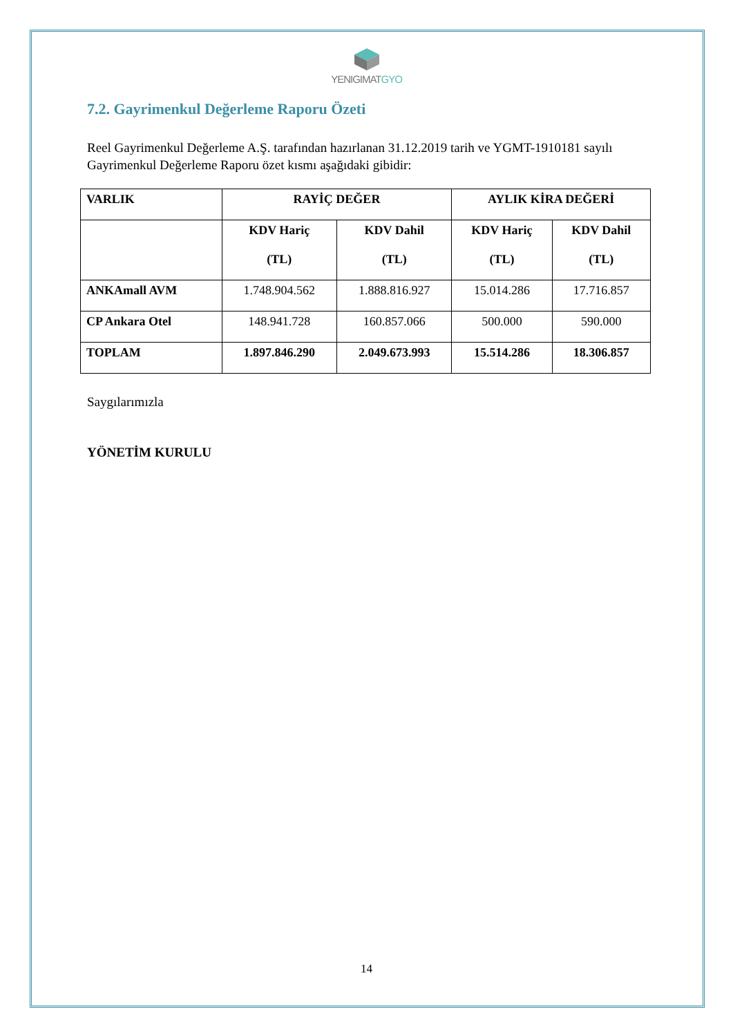YENIGIMATGYO
7.2. Gayrimenkul Değerleme Raporu Özeti
Reel Gayrimenkul Değerleme A.Ş. tarafından hazırlanan 31.12.2019 tarih ve YGMT-1910181 sayılı Gayrimenkul Değerleme Raporu özet kısmı aşağıdaki gibidir:
| VARLIK | RAYİÇ DEĞER | | AYLIK KİRA DEĞERİ | |
| --- | --- | --- | --- | --- |
| | KDV Hariç (TL) | KDV Dahil (TL) | KDV Hariç (TL) | KDV Dahil (TL) |
| ANKAmall AVM | 1.748.904.562 | 1.888.816.927 | 15.014.286 | 17.716.857 |
| CP Ankara Otel | 148.941.728 | 160.857.066 | 500.000 | 590.000 |
| TOPLAM | 1.897.846.290 | 2.049.673.993 | 15.514.286 | 18.306.857 |
Saygılarımızla
YÖNETİM KURULU
14